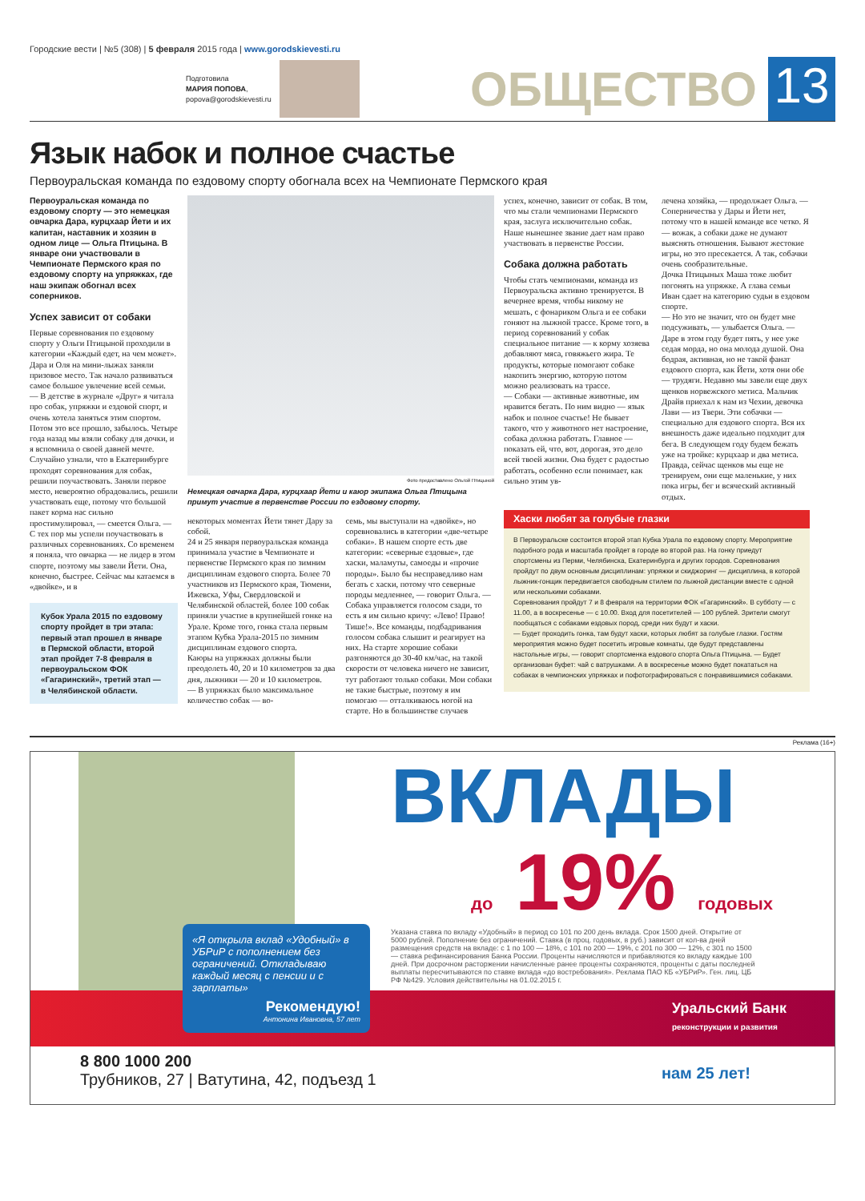Городские вести | №5 (308) | 5 февраля 2015 года | www.gorodskievesti.ru
Подготовила
МАРИЯ ПОПОВА,
popova@gorodskievesti.ru
ОБЩЕСТВО
13
Язык набок и полное счастье
Первоуральская команда по ездовому спорту обогнала всех на Чемпионате Пермского края
Первоуральская команда по ездовому спорту — это немецкая овчарка Дара, курцхаар Йети и их капитан, наставник и хозяин в одном лице — Ольга Птицына. В январе они участвовали в Чемпионате Пермского края по ездовому спорту на упряжках, где наш экипаж обогнал всех соперников.
Успех зависит от собаки
Первые соревнования по ездовому спорту у Ольги Птицыной проходили в категории «Каждый едет, на чем может». Дара и Оля на мини-лыжах заняли призовое место. Так начало развиваться самое большое увлечение всей семьи.
— В детстве в журнале «Друг» я читала про собак, упряжки и ездовой спорт, и очень хотела заняться этим спортом. Потом это все прошло, забылось. Четыре года назад мы взяли собаку для дочки, и я вспомнила о своей давней мечте. Случайно узнали, что в Екатеринбурге проходят соревнования для собак, решили поучаствовать. Заняли первое место, невероятно обрадовались, решили участвовать еще, потому что большой пакет корма нас сильно простимулировал, — смеется Ольга. — С тех пор мы успели поучаствовать в различных соревнованиях. Со временем я поняла, что овчарка — не лидер в этом спорте, поэтому мы завели Йети. Она, конечно, быстрее. Сейчас мы катаемся в «двойке», и в
Кубок Урала 2015 по ездовому спорту пройдет в три этапа: первый этап прошел в январе в Пермской области, второй этап пройдет 7-8 февраля в первоуральском ФОК «Гагаринский», третий этап — в Челябинской области.
Фото предоставлено Ольгой Птицыной
Немецкая овчарка Дара, курцхаар Йети и каюр экипажа Ольга Птицына примут участие в первенстве России по ездовому спорту.
некоторых моментах Йети тянет Дару за собой.
24 и 25 января первоуральская команда принимала участие в Чемпионате и первенстве Пермского края по зимним дисциплинам ездового спорта. Более 70 участников из Пермского края, Тюмени, Ижевска, Уфы, Свердловской и Челябинской областей, более 100 собак приняли участие в крупнейшей гонке на Урале. Кроме того, гонка стала первым этапом Кубка Урала-2015 по зимним дисциплинам ездового спорта.
Каюры на упряжках должны были преодолеть 40, 20 и 10 километров за два дня, лыжники — 20 и 10 километров.
— В упряжках было максимальное количество собак — во-
семь, мы выступали на «двойке», но соревновались в категории «две-четыре собаки». В нашем спорте есть две категории: «северные ездовые», где хаски, маламуты, самоеды и «прочие породы». Было бы несправедливо нам бегать с хаски, потому что северные породы медленнее, — говорит Ольга. — Собака управляется голосом сзади, то есть я им сильно кричу: «Лево! Право! Тише!». Все команды, подбадривания голосом собака слышит и реагирует на них. На старте хорошие собаки разгоняются до 30-40 км/час, на такой скорости от человека ничего не зависит, тут работают только собаки. Мои собаки не такие быстрые, поэтому я им помогаю — отталкиваюсь ногой на старте. Но в большинстве случаев
успех, конечно, зависит от собак. В том, что мы стали чемпионами Пермского края, заслуга исключительно собак. Наше нынешнее звание дает нам право участвовать в первенстве России.
Собака должна работать
Чтобы стать чемпионами, команда из Первоуральска активно тренируется. В вечернее время, чтобы никому не мешать, с фонариком Ольга и ее собаки гоняют на лыжной трассе. Кроме того, в период соревнований у собак специальное питание — к корму хозяева добавляют мяса, говяжьего жира. Те продукты, которые помогают собаке накопить энергию, которую потом можно реализовать на трассе.
— Собаки — активные животные, им нравится бегать. По ним видно — язык набок и полное счастье! Не бывает такого, что у животного нет настроение, собака должна работать. Главное — показать ей, что, вот, дорогая, это дело всей твоей жизни. Она будет с радостью работать, особенно если понимает, как сильно этим ув-
лечена хозяйка, — продолжает Ольга. — Соперничества у Дары и Йети нет, потому что в нашей команде все четко. Я — вожак, а собаки даже не думают выяснять отношения. Бывают жестокие игры, но это пресекается. А так, собачки очень сообразительные.
Дочка Птицыных Маша тоже любит погонять на упряжке. А глава семьи Иван сдает на категорию судьи в ездовом спорте.
— Но это не значит, что он будет мне подсуживать, — улыбается Ольга. — Даре в этом году будет пять, у нее уже седая морда, но она молода душой. Она бодрая, активная, но не такой фанат ездового спорта, как Йети, хотя они обе — трудяги. Недавно мы завели еще двух щенков норвежского метиса. Мальчик Драйв приехал к нам из Чехии, девочка Лави — из Твери. Эти собачки — специально для ездового спорта. Вся их внешность даже идеально подходит для бега. В следующем году будем бежать уже на тройке: курцхаар и два метиса. Правда, сейчас щенков мы еще не тренируем, они еще маленькие, у них пока игры, бег и всяческий активный отдых.
Хаски любят за голубые глазки
В Первоуральске состоится второй этап Кубка Урала по ездовому спорту. Мероприятие подобного рода и масштаба пройдет в городе во второй раз. На гонку приедут спортсмены из Перми, Челябинска, Екатеринбурга и других городов. Соревнования пройдут по двум основным дисциплинам: упряжки и скиджоринг — дисциплина, в которой лыжник-гонщик передвигается свободным стилем по лыжной дистанции вместе с одной или несколькими собаками.
Соревнования пройдут 7 и 8 февраля на территории ФОК «Гагаринский». В субботу — с 11.00, а в воскресенье — с 10.00. Вход для посетителей — 100 рублей. Зрители смогут пообщаться с собаками ездовых пород, среди них будут и хаски.
— Будет проходить гонка, там будут хаски, которых любят за голубые глазки. Гостям мероприятия можно будет посетить игровые комнаты, где будут представлены настольные игры, — говорит спортсменка ездового спорта Ольга Птицына. — Будет организован буфет: чай с ватрушками. А в воскресенье можно будет покататься на собаках в чемпионских упряжках и пофотографироваться с понравившимися собаками.
Реклама (16+)
ВКЛАДЫ
до 19% годовых
Указана ставка по вкладу «Удобный» в период со 101 по 200 день вклада. Срок 1500 дней. Открытие от 5000 рублей. Пополнение без ограничений. Ставка (в проц. годовых, в руб.) зависит от кол-ва дней размещения средств на вкладе: с 1 по 100 — 18%, с 101 по 200 — 19%, с 201 по 300 — 12%, с 301 по 1500 — ставка рефинансирования Банка России. Проценты начисляются и прибавляются ко вкладу каждые 100 дней. При досрочном расторжении начисленные ранее проценты сохраняются, проценты с даты последней выплаты пересчитываются по ставке вклада «до востребования». Реклама ПАО КБ «УБРиР». Ген. лиц. ЦБ РФ №429. Условия действительны на 01.02.2015 г.
«Я открыла вклад «Удобный» в УБРиР с пополнением без ограничений. Откладываю каждый месяц с пенсии и с зарплаты»
Рекомендую!
Антонина Ивановна, 57 лет
Уральский Банк
реконструкции и развития
8 800 1000 200
Трубников, 27 | Ватутина, 42, подъезд 1
нам 25 лет!